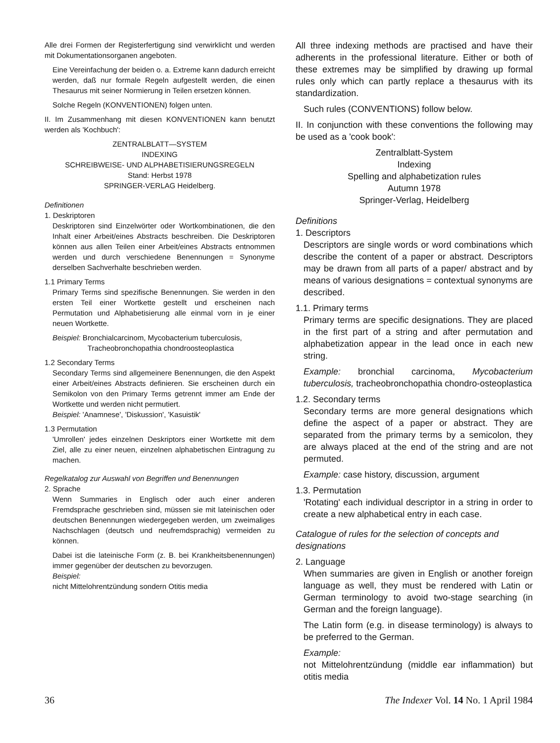Alle drei Formen der Registerfertigung sind verwirklicht und werden mit Dokumentationsorganen angeboten.
Eine Vereinfachung der beiden o. a. Extreme kann dadurch erreicht werden, daß nur formale Regeln aufgestellt werden, die einen Thesaurus mit seiner Normierung in Teilen ersetzen können.
Solche Regeln (KONVENTIONEN) folgen unten.
II. Im Zusammenhang mit diesen KONVENTIONEN kann benutzt werden als 'Kochbuch':
ZENTRALBLATT—SYSTEM
INDEXING
SCHREIBWEISE- UND ALPHABETISIERUNGSREGELN
Stand: Herbst 1978
SPRINGER-VERLAG Heidelberg.
Definitionen
1. Deskriptoren
Deskriptoren sind Einzelwörter oder Wortkombinationen, die den Inhalt einer Arbeit/eines Abstracts beschreiben. Die Deskriptoren können aus allen Teilen einer Arbeit/eines Abstracts entnommen werden und durch verschiedene Benennungen = Synonyme derselben Sachverhalte beschrieben werden.
1.1 Primary Terms
Primary Terms sind spezifische Benennungen. Sie werden in den ersten Teil einer Wortkette gestellt und erscheinen nach Permutation und Alphabetisierung alle einmal vorn in je einer neuen Wortkette.
Beispiel: Bronchialcarcinom, Mycobacterium tuberculosis,
Tracheobronchopathia chondroosteoplastica
1.2 Secondary Terms
Secondary Terms sind allgemeinere Benennungen, die den Aspekt einer Arbeit/eines Abstracts definieren. Sie erscheinen durch ein Semikolon von den Primary Terms getrennt immer am Ende der Wortkette und werden nicht permutiert.
Beispiel: 'Anamnese', 'Diskussion', 'Kasuistik'
1.3 Permutation
'Umrollen' jedes einzelnen Deskriptors einer Wortkette mit dem Ziel, alle zu einer neuen, einzelnen alphabetischen Eintragung zu machen.
Regelkatalog zur Auswahl von Begriffen und Benennungen
2. Sprache
Wenn Summaries in Englisch oder auch einer anderen Fremdsprache geschrieben sind, müssen sie mit lateinischen oder deutschen Benennungen wiedergegeben werden, um zweimaliges Nachschlagen (deutsch und neufremdsprachig) vermeiden zu können.
Dabei ist die lateinische Form (z. B. bei Krankheitsbenennungen) immer gegenüber der deutschen zu bevorzugen.
Beispiel:
nicht Mittelohrentzündung sondern Otitis media
All three indexing methods are practised and have their adherents in the professional literature. Either or both of these extremes may be simplified by drawing up formal rules only which can partly replace a thesaurus with its standardization.
Such rules (CONVENTIONS) follow below.
II. In conjunction with these conventions the following may be used as a 'cook book':
Zentralblatt-System
Indexing
Spelling and alphabetization rules
Autumn 1978
Springer-Verlag, Heidelberg
Definitions
1. Descriptors
Descriptors are single words or word combinations which describe the content of a paper or abstract. Descriptors may be drawn from all parts of a paper/ abstract and by means of various designations = contextual synonyms are described.
1.1. Primary terms
Primary terms are specific designations. They are placed in the first part of a string and after permutation and alphabetization appear in the lead once in each new string.
Example: bronchial carcinoma, Mycobacterium tuberculosis, tracheobronchopathia chondro-osteoplastica
1.2. Secondary terms
Secondary terms are more general designations which define the aspect of a paper or abstract. They are separated from the primary terms by a semicolon, they are always placed at the end of the string and are not permuted.
Example: case history, discussion, argument
1.3. Permutation
'Rotating' each individual descriptor in a string in order to create a new alphabetical entry in each case.
Catalogue of rules for the selection of concepts and designations
2. Language
When summaries are given in English or another foreign language as well, they must be rendered with Latin or German terminology to avoid two-stage searching (in German and the foreign language).
The Latin form (e.g. in disease terminology) is always to be preferred to the German.
Example:
not Mittelohrentzündung (middle ear inflammation) but otitis media
36 The Indexer Vol. 14 No. 1 April 1984